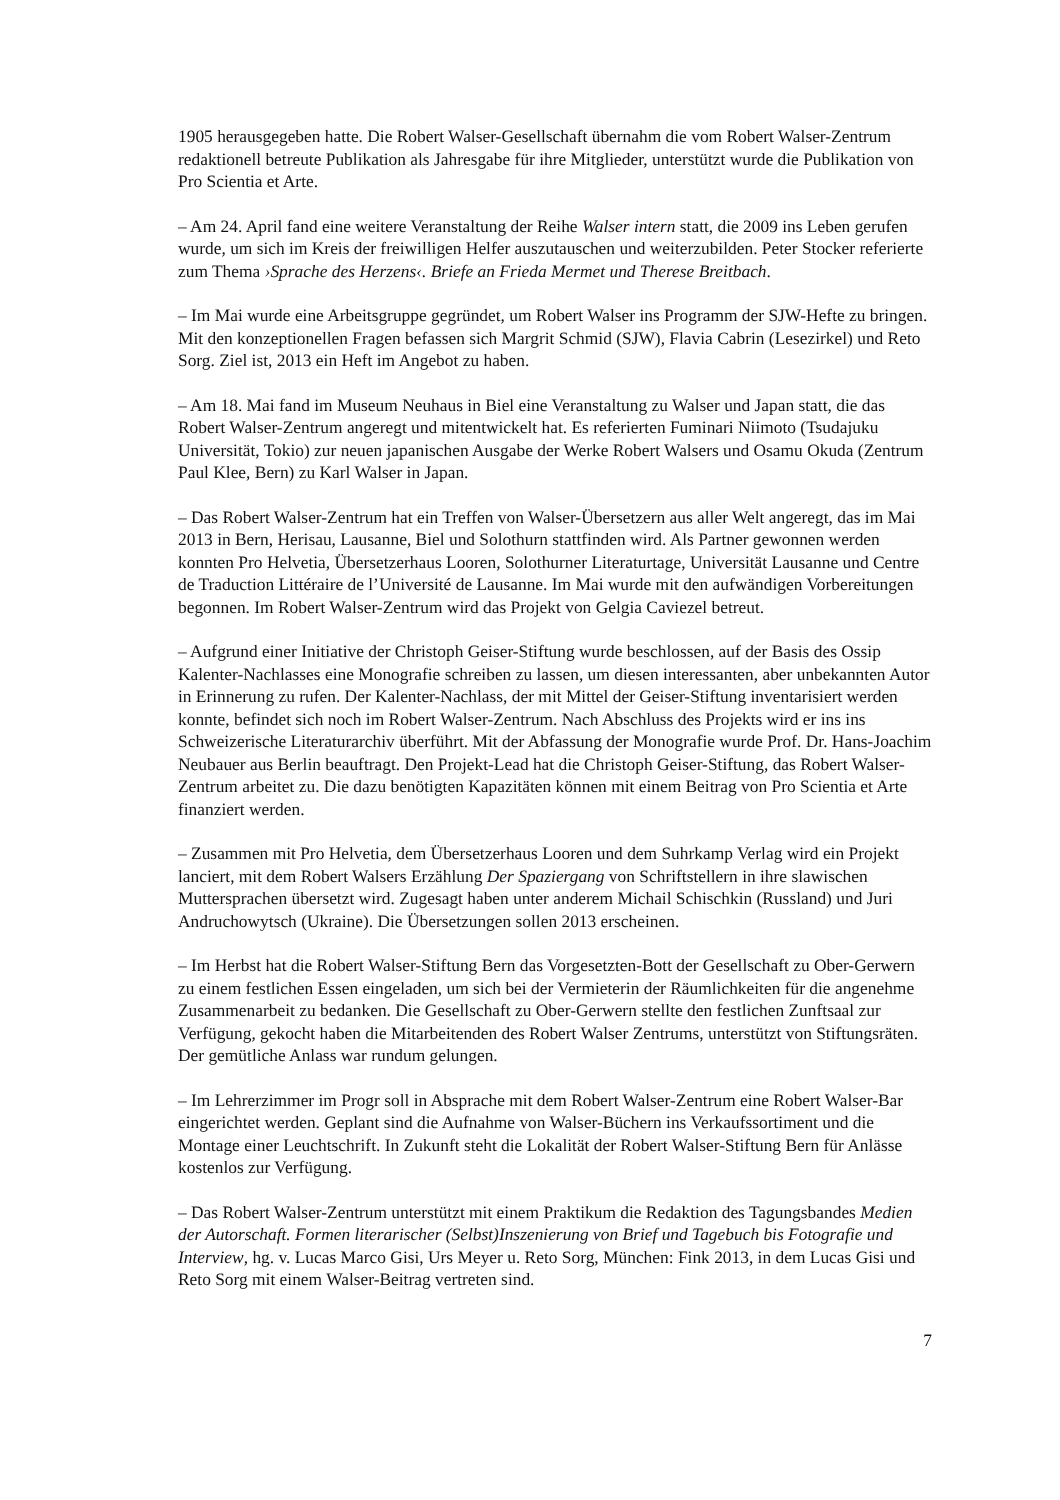1905 herausgegeben hatte. Die Robert Walser-Gesellschaft übernahm die vom Robert Walser-Zentrum redaktionell betreute Publikation als Jahresgabe für ihre Mitglieder, unterstützt wurde die Publikation von Pro Scientia et Arte.
– Am 24. April fand eine weitere Veranstaltung der Reihe Walser intern statt, die 2009 ins Leben gerufen wurde, um sich im Kreis der freiwilligen Helfer auszutauschen und weiterzubilden. Peter Stocker referierte zum Thema ›Sprache des Herzens‹. Briefe an Frieda Mermet und Therese Breitbach.
– Im Mai wurde eine Arbeitsgruppe gegründet, um Robert Walser ins Programm der SJW-Hefte zu bringen. Mit den konzeptionellen Fragen befassen sich Margrit Schmid (SJW), Flavia Cabrin (Lesezirkel) und Reto Sorg. Ziel ist, 2013 ein Heft im Angebot zu haben.
– Am 18. Mai fand im Museum Neuhaus in Biel eine Veranstaltung zu Walser und Japan statt, die das Robert Walser-Zentrum angeregt und mitentwickelt hat. Es referierten Fuminari Niimoto (Tsudajuku Universität, Tokio) zur neuen japanischen Ausgabe der Werke Robert Walsers und Osamu Okuda (Zentrum Paul Klee, Bern) zu Karl Walser in Japan.
– Das Robert Walser-Zentrum hat ein Treffen von Walser-Übersetzern aus aller Welt angeregt, das im Mai 2013 in Bern, Herisau, Lausanne, Biel und Solothurn stattfinden wird. Als Partner gewonnen werden konnten Pro Helvetia, Übersetzerhaus Looren, Solothurner Literaturtage, Universität Lausanne und Centre de Traduction Littéraire de l’Université de Lausanne. Im Mai wurde mit den aufwändigen Vorbereitungen begonnen. Im Robert Walser-Zentrum wird das Projekt von Gelgia Caviezel betreut.
– Aufgrund einer Initiative der Christoph Geiser-Stiftung wurde beschlossen, auf der Basis des Ossip Kalenter-Nachlasses eine Monografie schreiben zu lassen, um diesen interessanten, aber unbekannten Autor in Erinnerung zu rufen. Der Kalenter-Nachlass, der mit Mittel der Geiser-Stiftung inventarisiert werden konnte, befindet sich noch im Robert Walser-Zentrum. Nach Abschluss des Projekts wird er ins ins Schweizerische Literaturarchiv überführt. Mit der Abfassung der Monografie wurde Prof. Dr. Hans-Joachim Neubauer aus Berlin beauftragt. Den Projekt-Lead hat die Christoph Geiser-Stiftung, das Robert Walser-Zentrum arbeitet zu. Die dazu benötigten Kapazitäten können mit einem Beitrag von Pro Scientia et Arte finanziert werden.
– Zusammen mit Pro Helvetia, dem Übersetzerhaus Looren und dem Suhrkamp Verlag wird ein Projekt lanciert, mit dem Robert Walsers Erzählung Der Spaziergang von Schriftstellern in ihre slawischen Muttersprachen übersetzt wird. Zugesagt haben unter anderem Michail Schischkin (Russland) und Juri Andruchowytsch (Ukraine). Die Übersetzungen sollen 2013 erscheinen.
– Im Herbst hat die Robert Walser-Stiftung Bern das Vorgesetzten-Bott der Gesellschaft zu Ober-Gerwern zu einem festlichen Essen eingeladen, um sich bei der Vermieterin der Räumlichkeiten für die angenehme Zusammenarbeit zu bedanken. Die Gesellschaft zu Ober-Gerwern stellte den festlichen Zunftsaal zur Verfügung, gekocht haben die Mitarbeitenden des Robert Walser Zentrums, unterstützt von Stiftungsräten. Der gemütliche Anlass war rundum gelungen.
– Im Lehrerzimmer im Progr soll in Absprache mit dem Robert Walser-Zentrum eine Robert Walser-Bar eingerichtet werden. Geplant sind die Aufnahme von Walser-Büchern ins Verkaufssortiment und die Montage einer Leuchtschrift. In Zukunft steht die Lokalität der Robert Walser-Stiftung Bern für Anlässe kostenlos zur Verfügung.
– Das Robert Walser-Zentrum unterstützt mit einem Praktikum die Redaktion des Tagungsbandes Medien der Autorschaft. Formen literarischer (Selbst)Inszenierung von Brief und Tagebuch bis Fotografie und Interview, hg. v. Lucas Marco Gisi, Urs Meyer u. Reto Sorg, München: Fink 2013, in dem Lucas Gisi und Reto Sorg mit einem Walser-Beitrag vertreten sind.
7